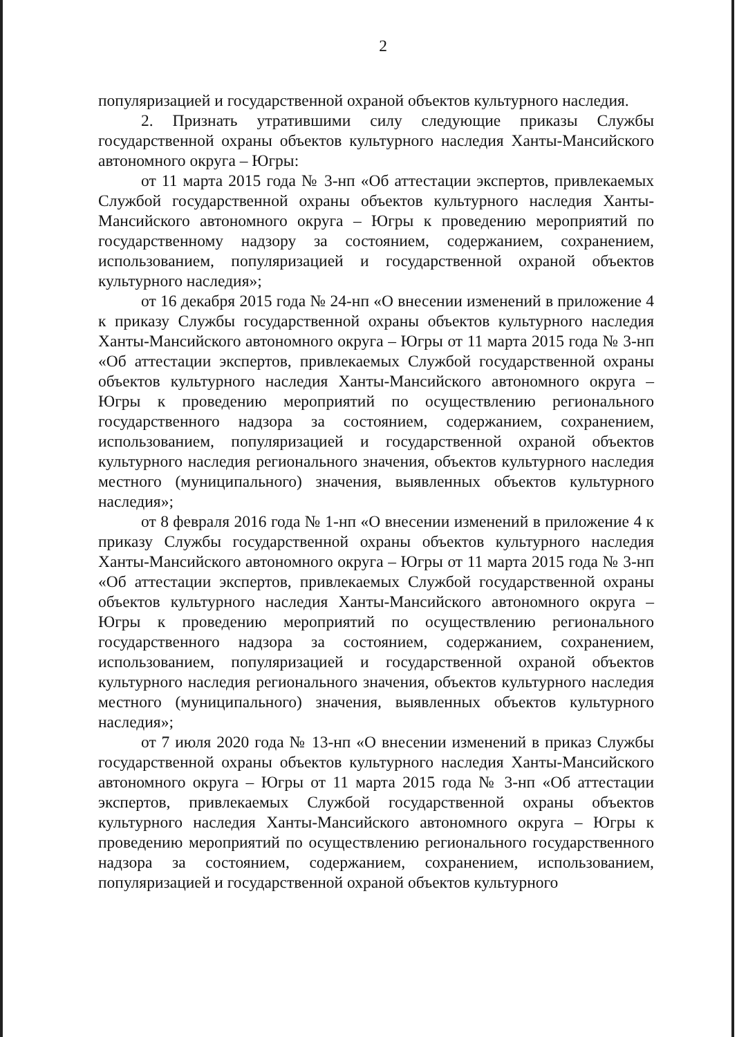2
популяризацией и государственной охраной объектов культурного наследия.
2. Признать утратившими силу следующие приказы Службы государственной охраны объектов культурного наследия Ханты-Мансийского автономного округа – Югры:
от 11 марта 2015 года № 3-нп «Об аттестации экспертов, привлекаемых Службой государственной охраны объектов культурного наследия Ханты-Мансийского автономного округа – Югры к проведению мероприятий по государственному надзору за состоянием, содержанием, сохранением, использованием, популяризацией и государственной охраной объектов культурного наследия»;
от 16 декабря 2015 года № 24-нп «О внесении изменений в приложение 4 к приказу Службы государственной охраны объектов культурного наследия Ханты-Мансийского автономного округа – Югры от 11 марта 2015 года № 3-нп «Об аттестации экспертов, привлекаемых Службой государственной охраны объектов культурного наследия Ханты-Мансийского автономного округа – Югры к проведению мероприятий по осуществлению регионального государственного надзора за состоянием, содержанием, сохранением, использованием, популяризацией и государственной охраной объектов культурного наследия регионального значения, объектов культурного наследия местного (муниципального) значения, выявленных объектов культурного наследия»;
от 8 февраля 2016 года № 1-нп «О внесении изменений в приложение 4 к приказу Службы государственной охраны объектов культурного наследия Ханты-Мансийского автономного округа – Югры от 11 марта 2015 года № 3-нп «Об аттестации экспертов, привлекаемых Службой государственной охраны объектов культурного наследия Ханты-Мансийского автономного округа – Югры к проведению мероприятий по осуществлению регионального государственного надзора за состоянием, содержанием, сохранением, использованием, популяризацией и государственной охраной объектов культурного наследия регионального значения, объектов культурного наследия местного (муниципального) значения, выявленных объектов культурного наследия»;
от 7 июля 2020 года № 13-нп «О внесении изменений в приказ Службы государственной охраны объектов культурного наследия Ханты-Мансийского автономного округа – Югры от 11 марта 2015 года № 3-нп «Об аттестации экспертов, привлекаемых Службой государственной охраны объектов культурного наследия Ханты-Мансийского автономного округа – Югры к проведению мероприятий по осуществлению регионального государственного надзора за состоянием, содержанием, сохранением, использованием, популяризацией и государственной охраной объектов культурного